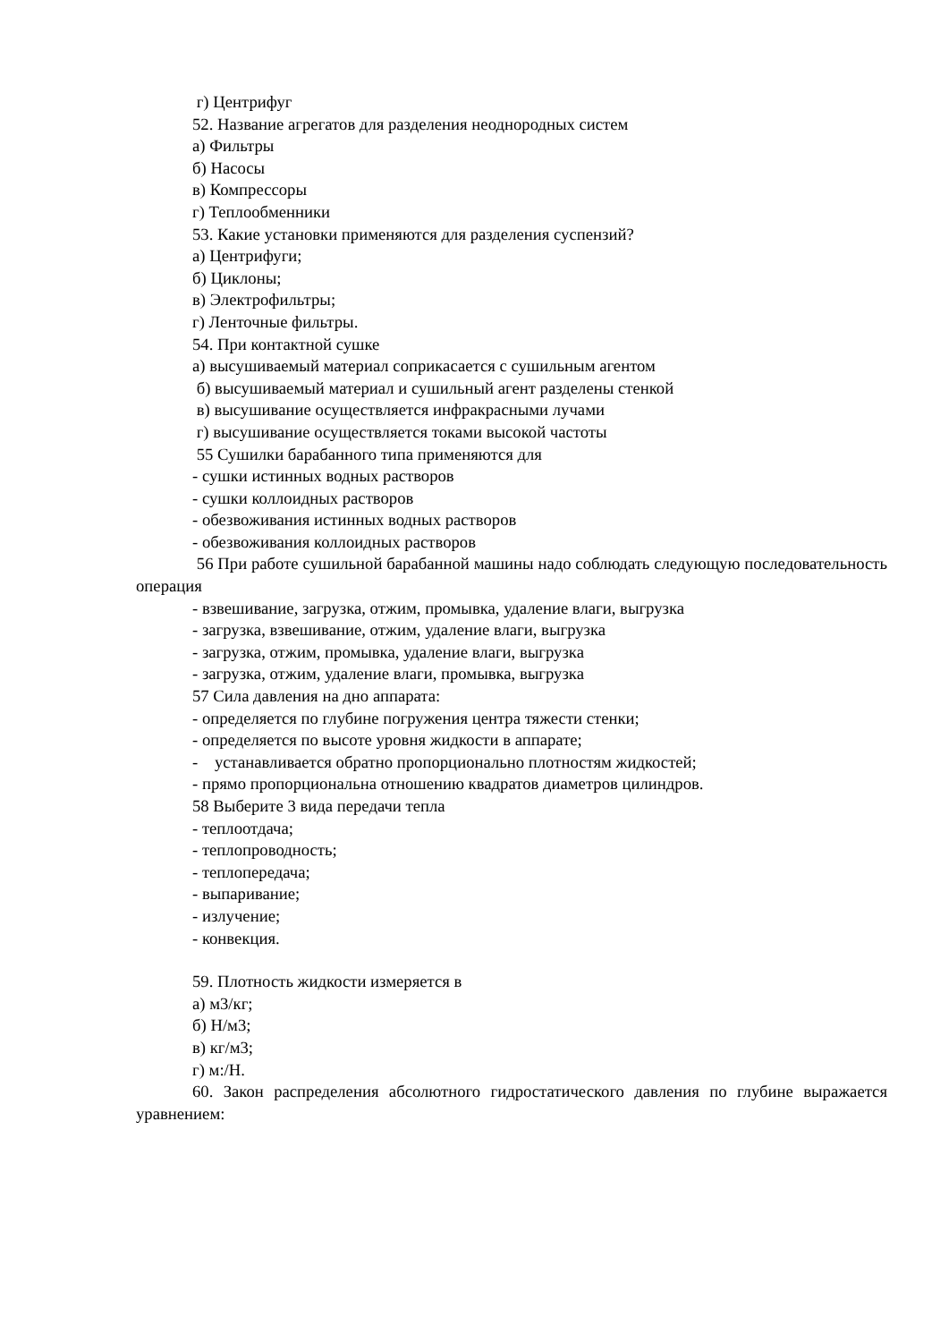г) Центрифуг
52. Название агрегатов для разделения неоднородных систем
а) Фильтры
б) Насосы
в) Компрессоры
г) Теплообменники
53. Какие установки применяются для разделения суспензий?
а) Центрифуги;
б) Циклоны;
в) Электрофильтры;
г) Ленточные фильтры.
54. При контактной сушке
а) высушиваемый материал соприкасается с сушильным агентом
б) высушиваемый материал и сушильный агент разделены стенкой
в) высушивание осуществляется инфракрасными лучами
г) высушивание осуществляется токами высокой частоты
55 Сушилки барабанного типа применяются для
- сушки истинных водных растворов
- сушки коллоидных растворов
- обезвоживания истинных водных растворов
- обезвоживания коллоидных растворов
56 При работе сушильной барабанной машины надо соблюдать следующую последовательность операция
- взвешивание, загрузка, отжим, промывка, удаление влаги, выгрузка
- загрузка, взвешивание, отжим, удаление влаги, выгрузка
- загрузка, отжим, промывка, удаление влаги, выгрузка
- загрузка, отжим, удаление влаги, промывка, выгрузка
57 Сила давления на дно аппарата:
- определяется по глубине погружения центра тяжести стенки;
- определяется по высоте уровня жидкости в аппарате;
- устанавливается обратно пропорционально плотностям жидкостей;
- прямо пропорциональна отношению квадратов диаметров цилиндров.
58 Выберите 3 вида передачи тепла
- теплоотдача;
- теплопроводность;
- теплопередача;
- выпаривание;
- излучение;
- конвекция.
59. Плотность жидкости измеряется в
а) м3/кг;
б) Н/м3;
в) кг/м3;
г) м:/Н.
60. Закон распределения абсолютного гидростатического давления по глубине выражается уравнением: